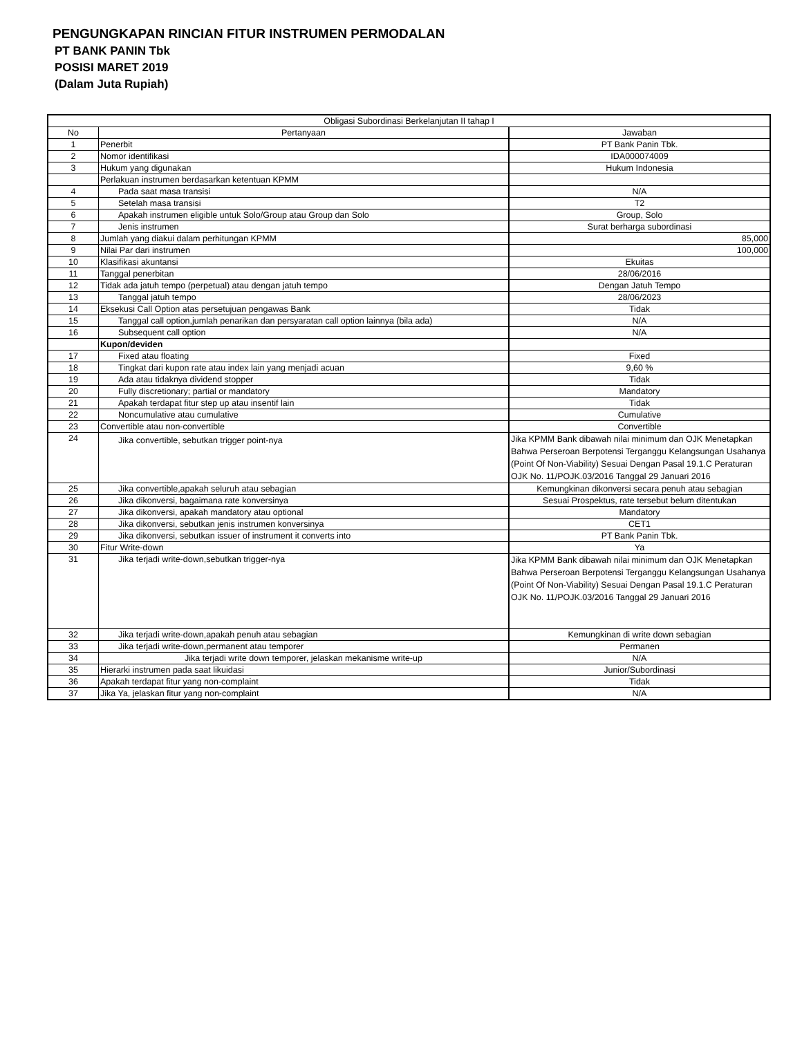PENGUNGKAPAN RINCIAN FITUR INSTRUMEN PERMODALAN
PT BANK PANIN Tbk
POSISI MARET 2019
(Dalam Juta Rupiah)
| Obligasi Subordinasi Berkelanjutan II tahap I | | |
| --- | --- | --- |
| No | Pertanyaan | Jawaban |
| 1 | Penerbit | PT Bank Panin Tbk. |
| 2 | Nomor identifikasi | IDA000074009 |
| 3 | Hukum yang digunakan | Hukum Indonesia |
| | Perlakuan instrumen berdasarkan ketentuan KPMM | |
| 4 | Pada saat masa transisi | N/A |
| 5 | Setelah masa transisi | T2 |
| 6 | Apakah instrumen eligible untuk Solo/Group atau Group dan Solo | Group, Solo |
| 7 | Jenis instrumen | Surat berharga subordinasi |
| 8 | Jumlah yang diakui dalam perhitungan KPMM | 85,000 |
| 9 | Nilai Par dari instrumen | 100,000 |
| 10 | Klasifikasi akuntansi | Ekuitas |
| 11 | Tanggal penerbitan | 28/06/2016 |
| 12 | Tidak ada jatuh tempo (perpetual) atau dengan jatuh tempo | Dengan Jatuh Tempo |
| 13 | Tanggal jatuh tempo | 28/06/2023 |
| 14 | Eksekusi Call Option atas persetujuan pengawas Bank | Tidak |
| 15 | Tanggal call option,jumlah penarikan dan persyaratan call option lainnya (bila ada) | N/A |
| 16 | Subsequent call option | N/A |
| | Kupon/deviden | |
| 17 | Fixed atau floating | Fixed |
| 18 | Tingkat dari kupon rate atau index lain yang menjadi acuan | 9,60 % |
| 19 | Ada atau tidaknya dividend stopper | Tidak |
| 20 | Fully discretionary; partial or mandatory | Mandatory |
| 21 | Apakah terdapat fitur step up atau insentif lain | Tidak |
| 22 | Noncumulative atau cumulative | Cumulative |
| 23 | Convertible atau non-convertible | Convertible |
| 24 | Jika convertible, sebutkan trigger point-nya | Jika KPMM Bank dibawah nilai minimum dan OJK Menetapkan Bahwa Perseroan Berpotensi Terganggu Kelangsungan Usahanya (Point Of Non-Viability) Sesuai Dengan Pasal 19.1.C Peraturan OJK No. 11/POJK.03/2016 Tanggal 29 Januari 2016 |
| 25 | Jika convertible,apakah seluruh atau sebagian | Kemungkinan dikonversi secara penuh atau sebagian |
| 26 | Jika dikonversi, bagaimana rate konversinya | Sesuai Prospektus, rate tersebut belum ditentukan |
| 27 | Jika dikonversi, apakah mandatory atau optional | Mandatory |
| 28 | Jika dikonversi, sebutkan jenis instrumen konversinya | CET1 |
| 29 | Jika dikonversi, sebutkan issuer of instrument it converts into | PT Bank Panin Tbk. |
| 30 | Fitur Write-down | Ya |
| 31 | Jika terjadi write-down,sebutkan trigger-nya | Jika KPMM Bank dibawah nilai minimum dan OJK Menetapkan Bahwa Perseroan Berpotensi Terganggu Kelangsungan Usahanya (Point Of Non-Viability) Sesuai Dengan Pasal 19.1.C Peraturan OJK No. 11/POJK.03/2016 Tanggal 29 Januari 2016 |
| 32 | Jika terjadi write-down,apakah penuh atau sebagian | Kemungkinan di write down sebagian |
| 33 | Jika terjadi write-down,permanent atau temporer | Permanen |
| 34 | Jika terjadi write down temporer, jelaskan mekanisme write-up | N/A |
| 35 | Hierarki instrumen pada saat likuidasi | Junior/Subordinasi |
| 36 | Apakah terdapat fitur yang non-complaint | Tidak |
| 37 | Jika Ya, jelaskan fitur yang non-complaint | N/A |